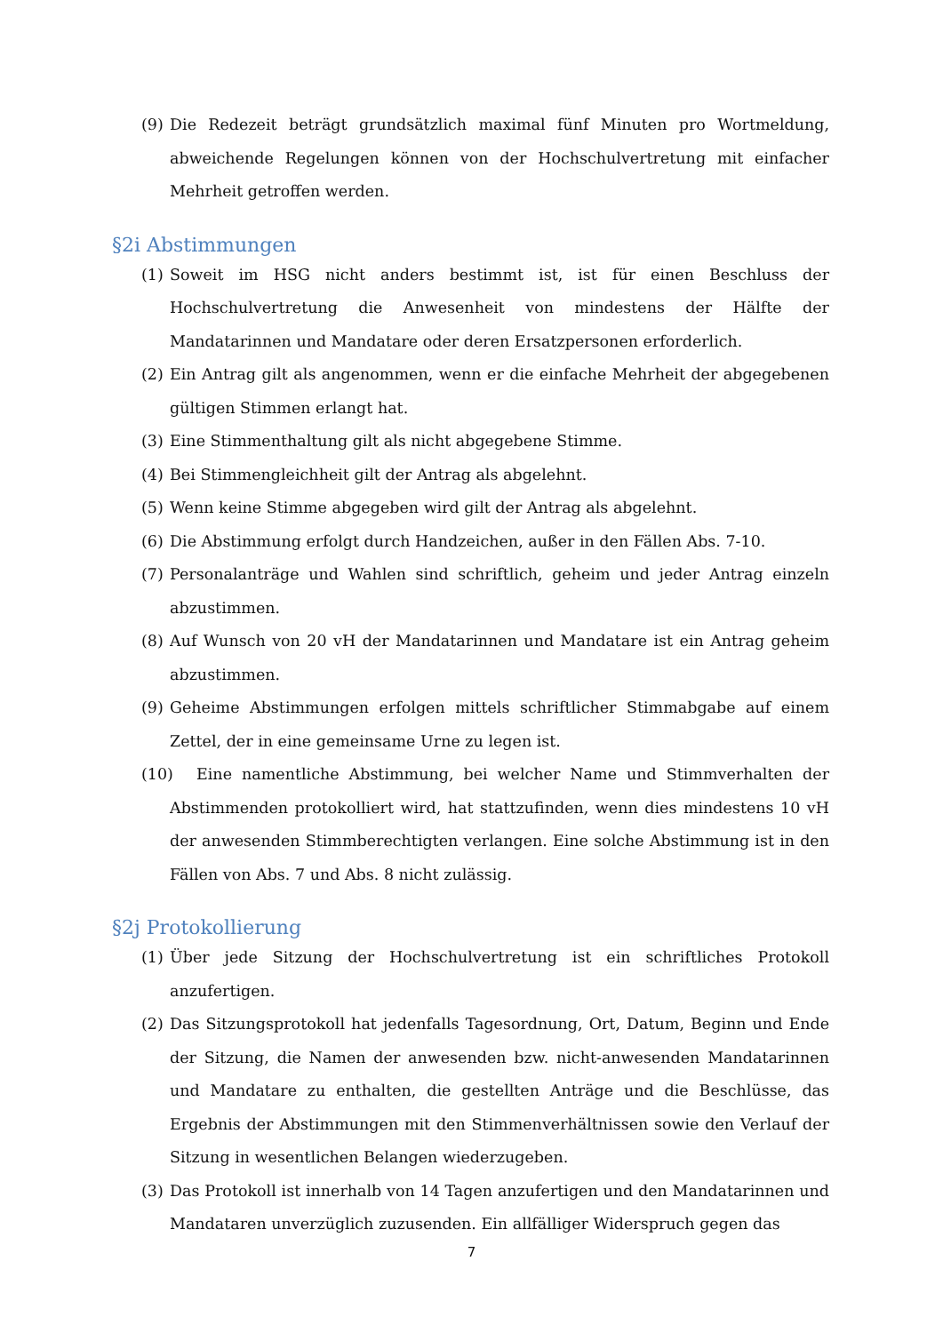(9) Die Redezeit beträgt grundsätzlich maximal fünf Minuten pro Wortmeldung, abweichende Regelungen können von der Hochschulvertretung mit einfacher Mehrheit getroffen werden.
§2i Abstimmungen
(1) Soweit im HSG nicht anders bestimmt ist, ist für einen Beschluss der Hochschulvertretung die Anwesenheit von mindestens der Hälfte der Mandatarinnen und Mandatare oder deren Ersatzpersonen erforderlich.
(2) Ein Antrag gilt als angenommen, wenn er die einfache Mehrheit der abgegebenen gültigen Stimmen erlangt hat.
(3) Eine Stimmenthaltung gilt als nicht abgegebene Stimme.
(4) Bei Stimmengleichheit gilt der Antrag als abgelehnt.
(5) Wenn keine Stimme abgegeben wird gilt der Antrag als abgelehnt.
(6) Die Abstimmung erfolgt durch Handzeichen, außer in den Fällen Abs. 7-10.
(7) Personalanträge und Wahlen sind schriftlich, geheim und jeder Antrag einzeln abzustimmen.
(8) Auf Wunsch von 20 vH der Mandatarinnen und Mandatare ist ein Antrag geheim abzustimmen.
(9) Geheime Abstimmungen erfolgen mittels schriftlicher Stimmabgabe auf einem Zettel, der in eine gemeinsame Urne zu legen ist.
(10) Eine namentliche Abstimmung, bei welcher Name und Stimmverhalten der Abstimmenden protokolliert wird, hat stattzufinden, wenn dies mindestens 10 vH der anwesenden Stimmberechtigten verlangen. Eine solche Abstimmung ist in den Fällen von Abs. 7 und Abs. 8 nicht zulässig.
§2j Protokollierung
(1) Über jede Sitzung der Hochschulvertretung ist ein schriftliches Protokoll anzufertigen.
(2) Das Sitzungsprotokoll hat jedenfalls Tagesordnung, Ort, Datum, Beginn und Ende der Sitzung, die Namen der anwesenden bzw. nicht-anwesenden Mandatarinnen und Mandatare zu enthalten, die gestellten Anträge und die Beschlüsse, das Ergebnis der Abstimmungen mit den Stimmenverhältnissen sowie den Verlauf der Sitzung in wesentlichen Belangen wiederzugeben.
(3) Das Protokoll ist innerhalb von 14 Tagen anzufertigen und den Mandatarinnen und Mandataren unverzüglich zuzusenden. Ein allfälliger Widerspruch gegen das
7